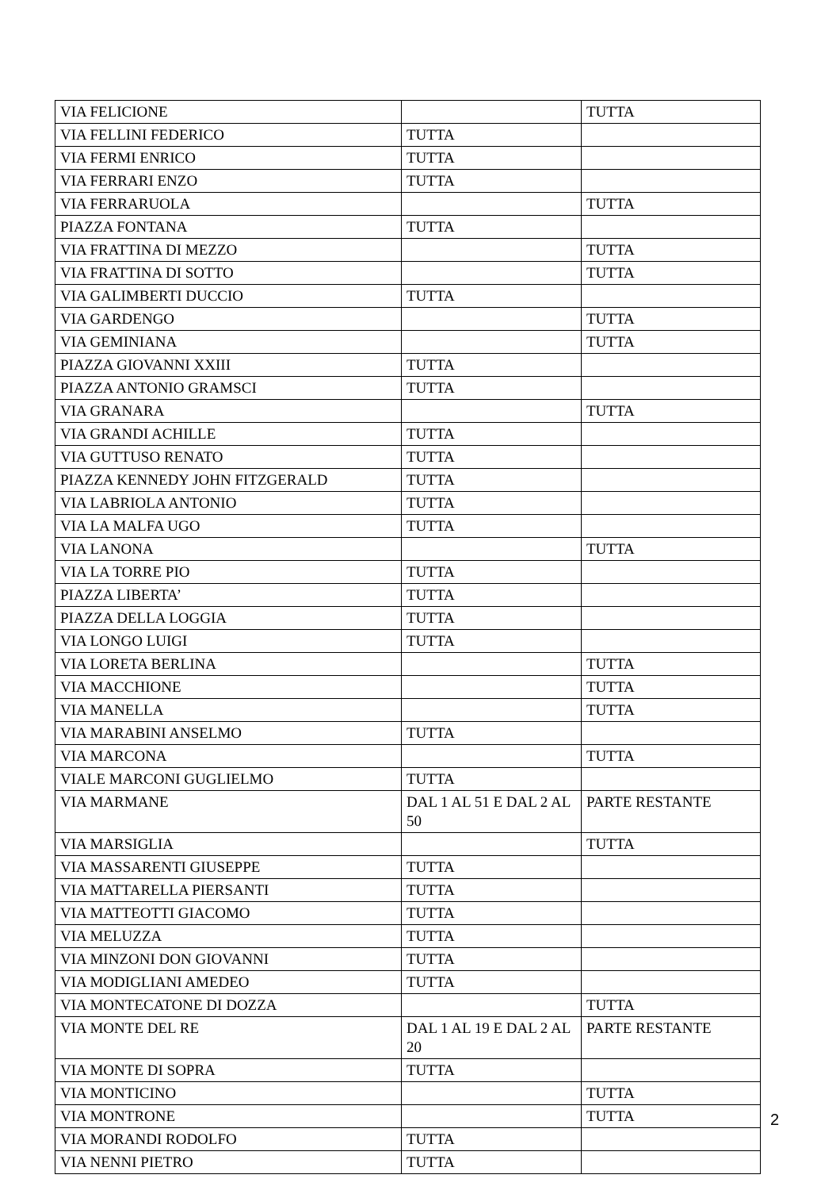| VIA FELICIONE | | TUTTA |
| VIA FELLINI FEDERICO | TUTTA | |
| VIA FERMI ENRICO | TUTTA | |
| VIA FERRARI ENZO | TUTTA | |
| VIA FERRARUOLA | | TUTTA |
| PIAZZA FONTANA | TUTTA | |
| VIA FRATTINA DI MEZZO | | TUTTA |
| VIA FRATTINA DI SOTTO | | TUTTA |
| VIA GALIMBERTI DUCCIO | TUTTA | |
| VIA GARDENGO | | TUTTA |
| VIA GEMINIANA | | TUTTA |
| PIAZZA GIOVANNI XXIII | TUTTA | |
| PIAZZA ANTONIO GRAMSCI | TUTTA | |
| VIA GRANARA | | TUTTA |
| VIA GRANDI ACHILLE | TUTTA | |
| VIA GUTTUSO RENATO | TUTTA | |
| PIAZZA KENNEDY JOHN FITZGERALD | TUTTA | |
| VIA LABRIOLA ANTONIO | TUTTA | |
| VIA LA MALFA UGO | TUTTA | |
| VIA LANONA | | TUTTA |
| VIA LA TORRE PIO | TUTTA | |
| PIAZZA LIBERTA’ | TUTTA | |
| PIAZZA DELLA LOGGIA | TUTTA | |
| VIA LONGO LUIGI | TUTTA | |
| VIA LORETA BERLINA | | TUTTA |
| VIA MACCHIONE | | TUTTA |
| VIA MANELLA | | TUTTA |
| VIA MARABINI ANSELMO | TUTTA | |
| VIA MARCONA | | TUTTA |
| VIALE MARCONI GUGLIELMO | TUTTA | |
| VIA MARMANE | DAL 1 AL 51 E DAL 2 AL 50 | PARTE RESTANTE |
| VIA MARSIGLIA | | TUTTA |
| VIA MASSARENTI GIUSEPPE | TUTTA | |
| VIA MATTARELLA PIERSANTI | TUTTA | |
| VIA MATTEOTTI GIACOMO | TUTTA | |
| VIA MELUZZA | TUTTA | |
| VIA MINZONI DON GIOVANNI | TUTTA | |
| VIA MODIGLIANI AMEDEO | TUTTA | |
| VIA MONTECATONE DI DOZZA | | TUTTA |
| VIA MONTE DEL RE | DAL 1 AL 19 E DAL 2 AL 20 | PARTE RESTANTE |
| VIA MONTE DI SOPRA | TUTTA | |
| VIA MONTICINO | | TUTTA |
| VIA MONTRONE | | TUTTA |
| VIA MORANDI RODOLFO | TUTTA | |
| VIA NENNI PIETRO | TUTTA | |
2